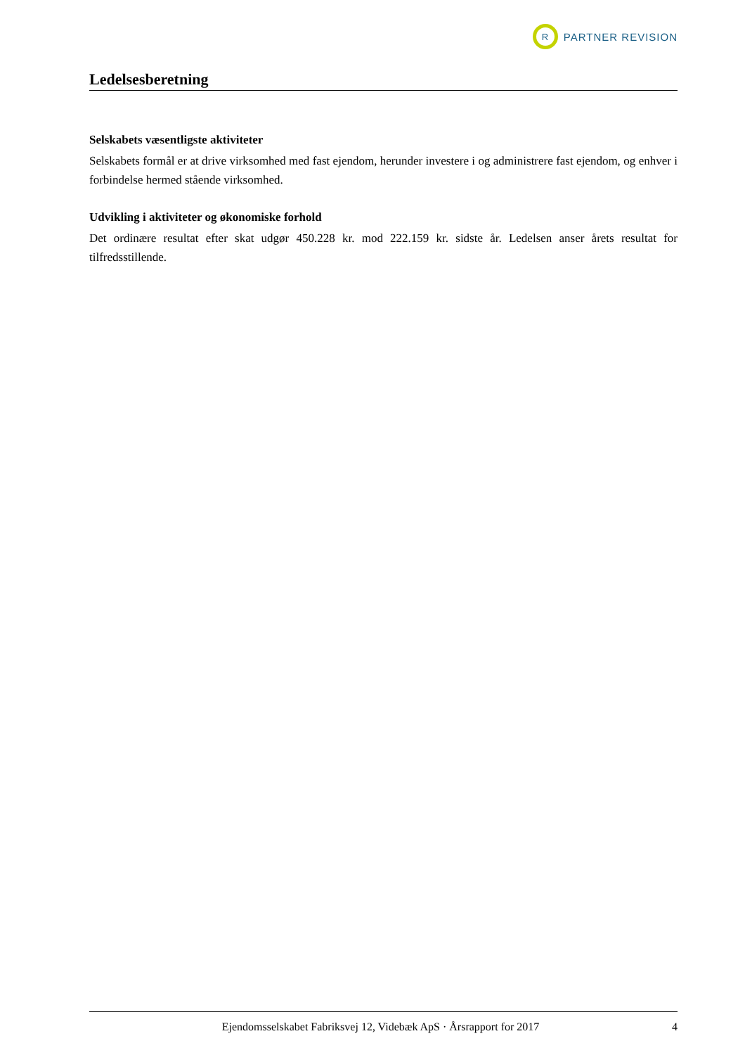R
PARTNER REVISION
Ledelsesberetning
Selskabets væsentligste aktiviteter
Selskabets formål er at drive virksomhed med fast ejendom, herunder investere i og administrere fast ejendom, og enhver i forbindelse hermed stående virksomhed.
Udvikling i aktiviteter og økonomiske forhold
Det ordinære resultat efter skat udgør 450.228 kr. mod 222.159 kr. sidste år. Ledelsen anser årets resultat for tilfredsstillende.
Ejendomsselskabet Fabriksvej 12, Videbæk ApS · Årsrapport for 2017 4